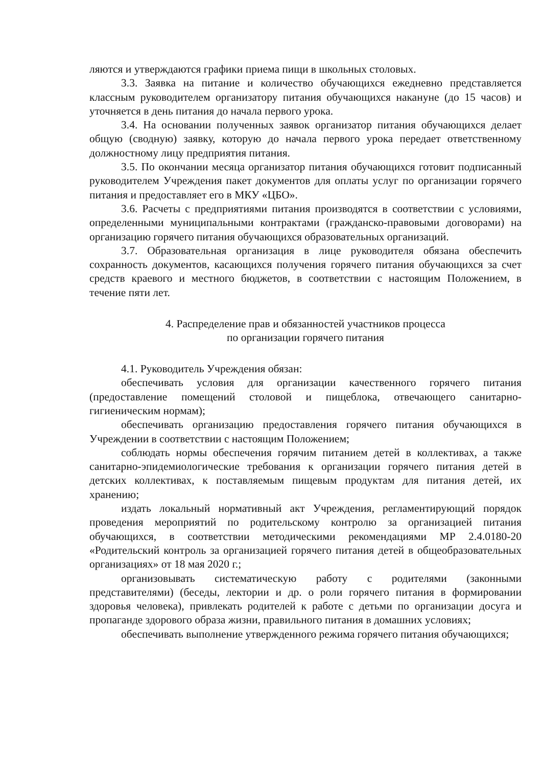ляются и утверждаются графики приема пищи в школьных столовых.
3.3. Заявка на питание и количество обучающихся ежедневно представляется классным руководителем организатору питания обучающихся накануне (до 15 часов) и уточняется в день питания до начала первого урока.
3.4. На основании полученных заявок организатор питания обучающихся делает общую (сводную) заявку, которую до начала первого урока передает ответственному должностному лицу предприятия питания.
3.5. По окончании месяца организатор питания обучающихся готовит подписанный руководителем Учреждения пакет документов для оплаты услуг по организации горячего питания и предоставляет его в МКУ «ЦБО».
3.6. Расчеты с предприятиями питания производятся в соответствии с условиями, определенными муниципальными контрактами (гражданско-правовыми договорами) на организацию горячего питания обучающихся образовательных организаций.
3.7. Образовательная организация в лице руководителя обязана обеспечить сохранность документов, касающихся получения горячего питания обучающихся за счет средств краевого и местного бюджетов, в соответствии с настоящим Положением, в течение пяти лет.
4. Распределение прав и обязанностей участников процесса
по организации горячего питания
4.1. Руководитель Учреждения обязан:
обеспечивать условия для организации качественного горячего питания (предоставление помещений столовой и пищеблока, отвечающего санитарно-гигиеническим нормам);
обеспечивать организацию предоставления горячего питания обучающихся в Учреждении в соответствии с настоящим Положением;
соблюдать нормы обеспечения горячим питанием детей в коллективах, а также санитарно-эпидемиологические требования к организации горячего питания детей в детских коллективах, к поставляемым пищевым продуктам для питания детей, их хранению;
издать локальный нормативный акт Учреждения, регламентирующий порядок проведения мероприятий по родительскому контролю за организацией питания обучающихся, в соответствии методическими рекомендациями МР 2.4.0180-20 «Родительский контроль за организацией горячего питания детей в общеобразовательных организациях» от 18 мая 2020 г.;
организовывать систематическую работу с родителями (законными представителями) (беседы, лектории и др. о роли горячего питания в формировании здоровья человека), привлекать родителей к работе с детьми по организации досуга и пропаганде здорового образа жизни, правильного питания в домашних условиях;
обеспечивать выполнение утвержденного режима горячего питания обучающихся;